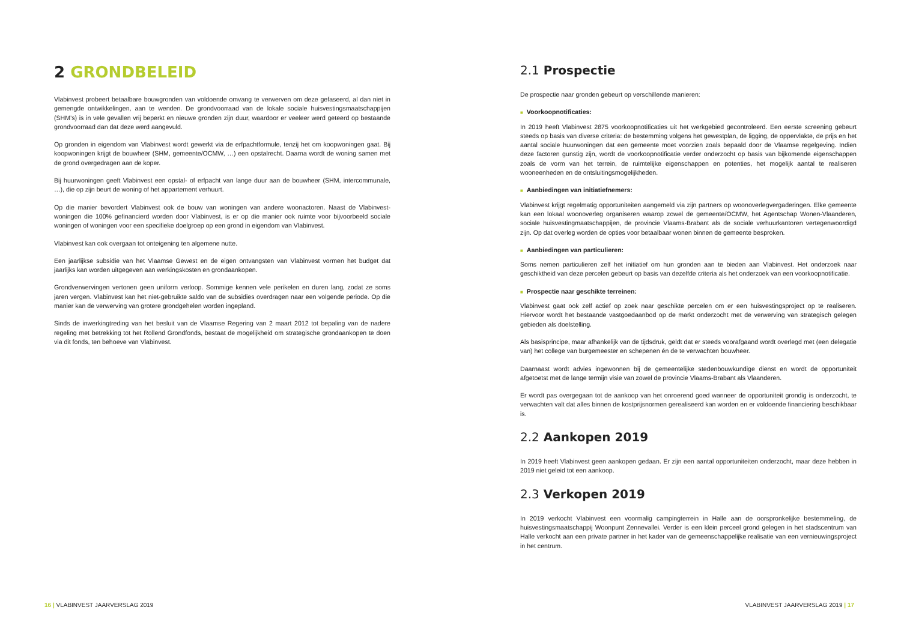2 GRONDBELEID
Vlabinvest probeert betaalbare bouwgronden van voldoende omvang te verwerven om deze gefaseerd, al dan niet in gemengde ontwikkelingen, aan te wenden. De grondvoorraad van de lokale sociale huisvestingsmaatschappijen (SHM’s) is in vele gevallen vrij beperkt en nieuwe gronden zijn duur, waardoor er veeleer werd geteerd op bestaande grondvoorraad dan dat deze werd aangevuld.
Op gronden in eigendom van Vlabinvest wordt gewerkt via de erfpachtformule, tenzij het om koopwoningen gaat. Bij koopwoningen krijgt de bouwheer (SHM, gemeente/OCMW, …) een opstalrecht. Daarna wordt de woning samen met de grond overgedragen aan de koper.
Bij huurwoningen geeft Vlabinvest een opstal- of erfpacht van lange duur aan de bouwheer (SHM, intercommunale, …), die op zijn beurt de woning of het appartement verhuurt.
Op die manier bevordert Vlabinvest ook de bouw van woningen van andere woonactoren. Naast de Vlabinvest-woningen die 100% gefinancierd worden door Vlabinvest, is er op die manier ook ruimte voor bijvoorbeeld sociale woningen of woningen voor een specifieke doelgroep op een grond in eigendom van Vlabinvest.
Vlabinvest kan ook overgaan tot onteigening ten algemene nutte.
Een jaarlijkse subsidie van het Vlaamse Gewest en de eigen ontvangsten van Vlabinvest vormen het budget dat jaarlijks kan worden uitgegeven aan werkingskosten en grondaankopen.
Grondverwervingen vertonen geen uniform verloop. Sommige kennen vele perikelen en duren lang, zodat ze soms jaren vergen. Vlabinvest kan het niet-gebruikte saldo van de subsidies overdragen naar een volgende periode. Op die manier kan de verwerving van grotere grondgehelen worden ingepland.
Sinds de inwerkingtreding van het besluit van de Vlaamse Regering van 2 maart 2012 tot bepaling van de nadere regeling met betrekking tot het Rollend Grondfonds, bestaat de mogelijkheid om strategische grondaankopen te doen via dit fonds, ten behoeve van Vlabinvest.
2.1 Prospectie
De prospectie naar gronden gebeurt op verschillende manieren:
■ Voorkoopnotificaties:
In 2019 heeft Vlabinvest 2875 voorkoopnotificaties uit het werkgebied gecontroleerd. Een eerste screening gebeurt steeds op basis van diverse criteria: de bestemming volgens het gewestplan, de ligging, de oppervlakte, de prijs en het aantal sociale huurwoningen dat een gemeente moet voorzien zoals bepaald door de Vlaamse regelgeving. Indien deze factoren gunstig zijn, wordt de voorkoopnotificatie verder onderzocht op basis van bijkomende eigenschappen zoals de vorm van het terrein, de ruimtelijke eigenschappen en potenties, het mogelijk aantal te realiseren wooneenheden en de ontsluitingsmogelijkheden.
■ Aanbiedingen van initiatiefnemers:
Vlabinvest krijgt regelmatig opportuniteiten aangemeld via zijn partners op woonoverlegvergaderingen. Elke gemeente kan een lokaal woonoverleg organiseren waarop zowel de gemeente/OCMW, het Agentschap Wonen-Vlaanderen, sociale huisvestingmaatschappijen, de provincie Vlaams-Brabant als de sociale verhuurkantoren vertegenwoordigd zijn. Op dat overleg worden de opties voor betaalbaar wonen binnen de gemeente besproken.
■ Aanbiedingen van particulieren:
Soms nemen particulieren zelf het initiatief om hun gronden aan te bieden aan Vlabinvest. Het onderzoek naar geschiktheid van deze percelen gebeurt op basis van dezelfde criteria als het onderzoek van een voorkoopnotificatie.
■ Prospectie naar geschikte terreinen:
Vlabinvest gaat ook zelf actief op zoek naar geschikte percelen om er een huisvestingsproject op te realiseren. Hiervoor wordt het bestaande vastgoedaanbod op de markt onderzocht met de verwerving van strategisch gelegen gebieden als doelstelling.
Als basisprincipe, maar afhankelijk van de tijdsdruk, geldt dat er steeds voorafgaand wordt overlegd met (een delegatie van) het college van burgemeester en schepenen én de te verwachten bouwheer.
Daarnaast wordt advies ingewonnen bij de gemeentelijke stedenbouwkundige dienst en wordt de opportuniteit afgetoetst met de lange termijn visie van zowel de provincie Vlaams-Brabant als Vlaanderen.
Er wordt pas overgegaan tot de aankoop van het onroerend goed wanneer de opportuniteit grondig is onderzocht, te verwachten valt dat alles binnen de kostprijsnormen gerealiseerd kan worden en er voldoende financiering beschikbaar is.
2.2 Aankopen 2019
In 2019 heeft Vlabinvest geen aankopen gedaan. Er zijn een aantal opportuniteiten onderzocht, maar deze hebben in 2019 niet geleid tot een aankoop.
2.3 Verkopen 2019
In 2019 verkocht Vlabinvest een voormalig campingterrein in Halle aan de oorspronkelijke bestemmeling, de huisvestingsmaatschappij Woonpunt Zennevallei. Verder is een klein perceel grond gelegen in het stadscentrum van Halle verkocht aan een private partner in het kader van de gemeenschappelijke realisatie van een vernieuwingsproject in het centrum.
16 | VLABINVEST JAARVERSLAG 2019
VLABINVEST JAARVERSLAG 2019 | 17